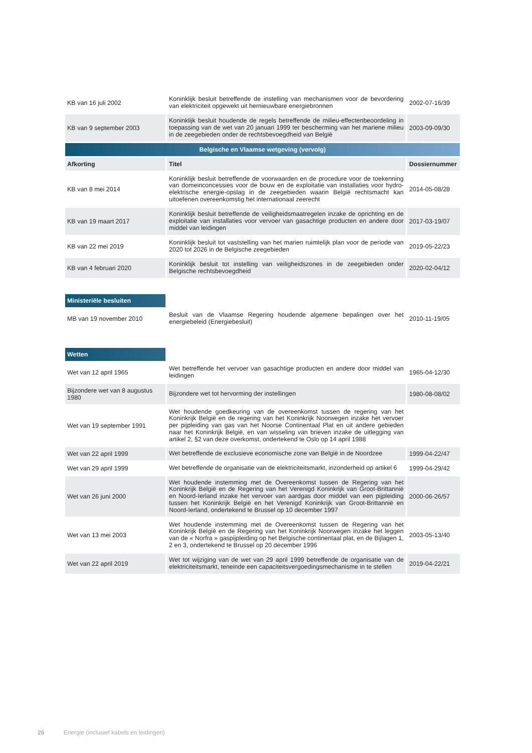| KB van 16 juli 2002 | Koninklijk besluit betreffende de instelling van mechanismen voor de bevordering van elektriciteit opgewekt uit hernieuwbare energiebronnen | 2002-07-16/39 |
| KB van 9 september 2003 | Koninklijk besluit houdende de regels betreffende de milieu-effectenbeoordeling in toepassing van de wet van 20 januari 1999 ter bescherming van het mariene milieu in de zeegebieden onder de rechtsbevoegdheid van België | 2003-09-09/30 |
| Belgische en Vlaamse wetgeving (vervolg) | | |
| Afkorting | Titel | Dossiernummer |
| KB van 8 mei 2014 | Koninklijk besluit betreffende de voorwaarden en de procedure voor de toekenning van domeinconcessies voor de bouw en de exploitatie van installaties voor hydro-elektrische energie-opslag in de zeegebieden waarin België rechtsmacht kan uitoefenen overeenkomstig het internationaal zeerecht | 2014-05-08/28 |
| KB van 19 maart 2017 | Koninklijk besluit betreffende de veiligheidsmaatregelen inzake de oprichting en de exploitatie van installaties voor vervoer van gasachtige producten en andere door middel van leidingen | 2017-03-19/07 |
| KB van 22 mei 2019 | Koninklijk besluit tot vaststelling van het marien ruimtelijk plan voor de periode van 2020 tot 2026 in de Belgische zeegebieden | 2019-05-22/23 |
| KB van 4 februari 2020 | Koninklijk besluit tot instelling van veiligheidszones in de zeegebieden onder Belgische rechtsbevoegdheid | 2020-02-04/12 |
| Ministeriële besluiten | | |
| MB van 19 november 2010 | Besluit van de Vlaamse Regering houdende algemene bepalingen over het energiebeleid (Energiebesluit) | 2010-11-19/05 |
| Wetten | | |
| Wet van 12 april 1965 | Wet betreffende het vervoer van gasachtige producten en andere door middel van leidingen | 1965-04-12/30 |
| Bijzondere wet van 8 augustus 1980 | Bijzondere wet tot hervorming der instellingen | 1980-08-08/02 |
| Wet van 19 september 1991 | Wet houdende goedkeuring van de overeenkomst tussen de regering van het Koninkrijk België en de regering van het Koninkrijk Noorwegen inzake het vervoer per pijpleiding van gas van het Noorse Continentaal Plat en uit andere gebieden naar het Koninkrijk België, en van wisseling van brieven inzake de uitlegging van artikel 2, §2 van deze overkomst, ondertekend te Oslo op 14 april 1988 | |
| Wet van 22 april 1999 | Wet betreffende de exclusieve economische zone van België in de Noordzee | 1999-04-22/47 |
| Wet van 29 april 1999 | Wet betreffende de organisatie van de elektriciteitsmarkt, inzonderheid op artikel 6 | 1999-04-29/42 |
| Wet van 26 juni 2000 | Wet houdende instemming met de Overeenkomst tussen de Regering van het Koninkrijk België en de Regering van het Verenigd Koninkrijk van Groot-Brittannië en Noord-Ierland inzake het vervoer van aardgas door middel van een pijpleiding tussen het Koninkrijk België en het Verenigd Koninkrijk van Groot-Brittannië en Noord-Ierland, ondertekend te Brussel op 10 december 1997 | 2000-06-26/57 |
| Wet van 13 mei 2003 | Wet houdende instemming met de Overeenkomst tussen de Regering van het Koninkrijk België en de Regering van het Koninkrijk Noorwegen inzake het leggen van de « Norfra » gaspijpleiding op het Belgische continentaal plat, en de Bijlagen 1, 2 en 3, ondertekend te Brussel op 20 december 1996 | 2003-05-13/40 |
| Wet van 22 april 2019 | Wet tot wijziging van de wet van 29 april 1999 betreffende de organisatie van de elektriciteitsmarkt, teneinde een capaciteitsvergoedingsmechanisme in te stellen | 2019-04-22/21 |
26 Energie (inclusief kabels en leidingen)